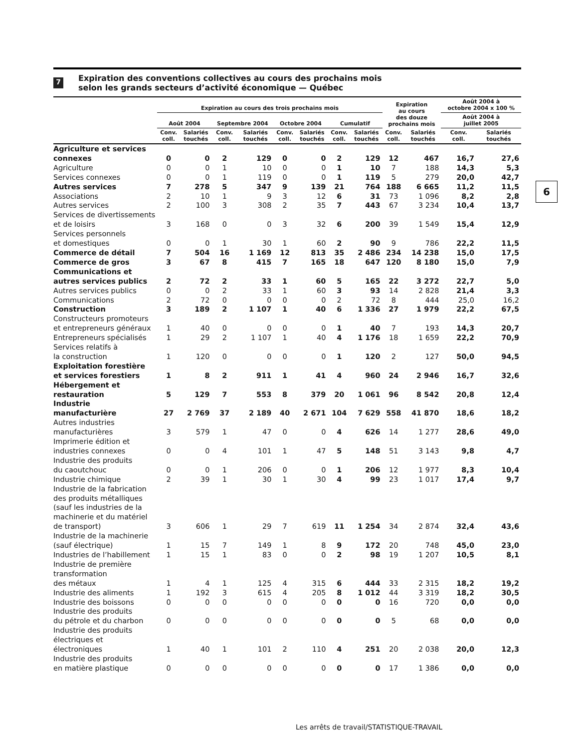7
Expiration des conventions collectives au cours des prochains mois
selon les grands secteurs d’activité économique — Québec
| | Expiration au cours des trois prochains mois | | | | | | | | Expiration au cours des douze prochains mois | | Août 2004 à octobre 2004 x 100 % | |
| --- | --- | --- | --- | --- | --- | --- | --- | --- | --- | --- | --- | --- |
| | Août 2004 | | Septembre 2004 | | Octobre 2004 | | Cumulatif | | | | Août 2004 à juillet 2005 | |
| | Conv. coll. | Salariés touchés | Conv. coll. | Salariés touchés | Conv. coll. | Salariés touchés | Conv. coll. | Salariés touchés | Conv. coll. | Salariés touchés | Conv. coll. | Salariés touchés |
| Agriculture et services connexes | 0 | 0 | 2 | 129 | 0 | 0 | 2 | 129 | 12 | 467 | 16,7 | 27,6 |
| Agriculture | 0 | 0 | 1 | 10 | 0 | 0 | 1 | 10 | 7 | 188 | 14,3 | 5,3 |
| Services connexes | 0 | 0 | 1 | 119 | 0 | 0 | 1 | 119 | 5 | 279 | 20,0 | 42,7 |
| Autres services | 7 | 278 | 5 | 347 | 9 | 139 | 21 | 764 | 188 | 6 665 | 11,2 | 11,5 |
| Associations | 2 | 10 | 1 | 9 | 3 | 12 | 6 | 31 | 73 | 1 096 | 8,2 | 2,8 |
| Autres services | 2 | 100 | 3 | 308 | 2 | 35 | 7 | 443 | 67 | 3 234 | 10,4 | 13,7 |
| Services de divertissements et de loisirs | 3 | 168 | 0 | 0 | 3 | 32 | 6 | 200 | 39 | 1 549 | 15,4 | 12,9 |
| Services personnels et domestiques | 0 | 0 | 1 | 30 | 1 | 60 | 2 | 90 | 9 | 786 | 22,2 | 11,5 |
| Commerce de détail | 7 | 504 | 16 | 1 169 | 12 | 813 | 35 | 2 486 | 234 | 14 238 | 15,0 | 17,5 |
| Commerce de gros | 3 | 67 | 8 | 415 | 7 | 165 | 18 | 647 | 120 | 8 180 | 15,0 | 7,9 |
| Communications et autres services publics | 2 | 72 | 2 | 33 | 1 | 60 | 5 | 165 | 22 | 3 272 | 22,7 | 5,0 |
| Autres services publics | 0 | 0 | 2 | 33 | 1 | 60 | 3 | 93 | 14 | 2 828 | 21,4 | 3,3 |
| Communications | 2 | 72 | 0 | 0 | 0 | 0 | 2 | 72 | 8 | 444 | 25,0 | 16,2 |
| Construction | 3 | 189 | 2 | 1 107 | 1 | 40 | 6 | 1 336 | 27 | 1 979 | 22,2 | 67,5 |
| Constructeurs promoteurs et entrepreneurs généraux | 1 | 40 | 0 | 0 | 0 | 0 | 1 | 40 | 7 | 193 | 14,3 | 20,7 |
| Entrepreneurs spécialisés | 1 | 29 | 2 | 1 107 | 1 | 40 | 4 | 1 176 | 18 | 1 659 | 22,2 | 70,9 |
| Services relatifs à la construction | 1 | 120 | 0 | 0 | 0 | 0 | 1 | 120 | 2 | 127 | 50,0 | 94,5 |
| Exploitation forestière et services forestiers | 1 | 8 | 2 | 911 | 1 | 41 | 4 | 960 | 24 | 2 946 | 16,7 | 32,6 |
| Hébergement et restauration | 5 | 129 | 7 | 553 | 8 | 379 | 20 | 1 061 | 96 | 8 542 | 20,8 | 12,4 |
| Industrie manufacturière | 27 | 2 769 | 37 | 2 189 | 40 | 2 671 | 104 | 7 629 | 558 | 41 870 | 18,6 | 18,2 |
| Autres industries manufacturières | 3 | 579 | 1 | 47 | 0 | 0 | 4 | 626 | 14 | 1 277 | 28,6 | 49,0 |
| Imprimerie édition et industries connexes | 0 | 0 | 4 | 101 | 1 | 47 | 5 | 148 | 51 | 3 143 | 9,8 | 4,7 |
| Industrie des produits du caoutchouc | 0 | 0 | 1 | 206 | 0 | 0 | 1 | 206 | 12 | 1 977 | 8,3 | 10,4 |
| Industrie chimique | 2 | 39 | 1 | 30 | 1 | 30 | 4 | 99 | 23 | 1 017 | 17,4 | 9,7 |
| Industrie de la fabrication des produits métalliques (sauf les industries de la machinerie et du matériel de transport) | 3 | 606 | 1 | 29 | 7 | 619 | 11 | 1 254 | 34 | 2 874 | 32,4 | 43,6 |
| Industrie de la machinerie (sauf électrique) | 1 | 15 | 7 | 149 | 1 | 8 | 9 | 172 | 20 | 748 | 45,0 | 23,0 |
| Industries de l’habillement | 1 | 15 | 1 | 83 | 0 | 0 | 2 | 98 | 19 | 1 207 | 10,5 | 8,1 |
| Industrie de première transformation des métaux | 1 | 4 | 1 | 125 | 4 | 315 | 6 | 444 | 33 | 2 315 | 18,2 | 19,2 |
| Industrie des aliments | 1 | 192 | 3 | 615 | 4 | 205 | 8 | 1 012 | 44 | 3 319 | 18,2 | 30,5 |
| Industrie des boissons | 0 | 0 | 0 | 0 | 0 | 0 | 0 | 0 | 16 | 720 | 0,0 | 0,0 |
| Industrie des produits du pétrole et du charbon | 0 | 0 | 0 | 0 | 0 | 0 | 0 | 0 | 5 | 68 | 0,0 | 0,0 |
| Industrie des produits électriques et électroniques | 1 | 40 | 1 | 101 | 2 | 110 | 4 | 251 | 20 | 2 038 | 20,0 | 12,3 |
| Industrie des produits en matière plastique | 0 | 0 | 0 | 0 | 0 | 0 | 0 | 0 | 17 | 1 386 | 0,0 | 0,0 |
6
Les arrêts de travail/STATISTIQUE-TRAVAIL